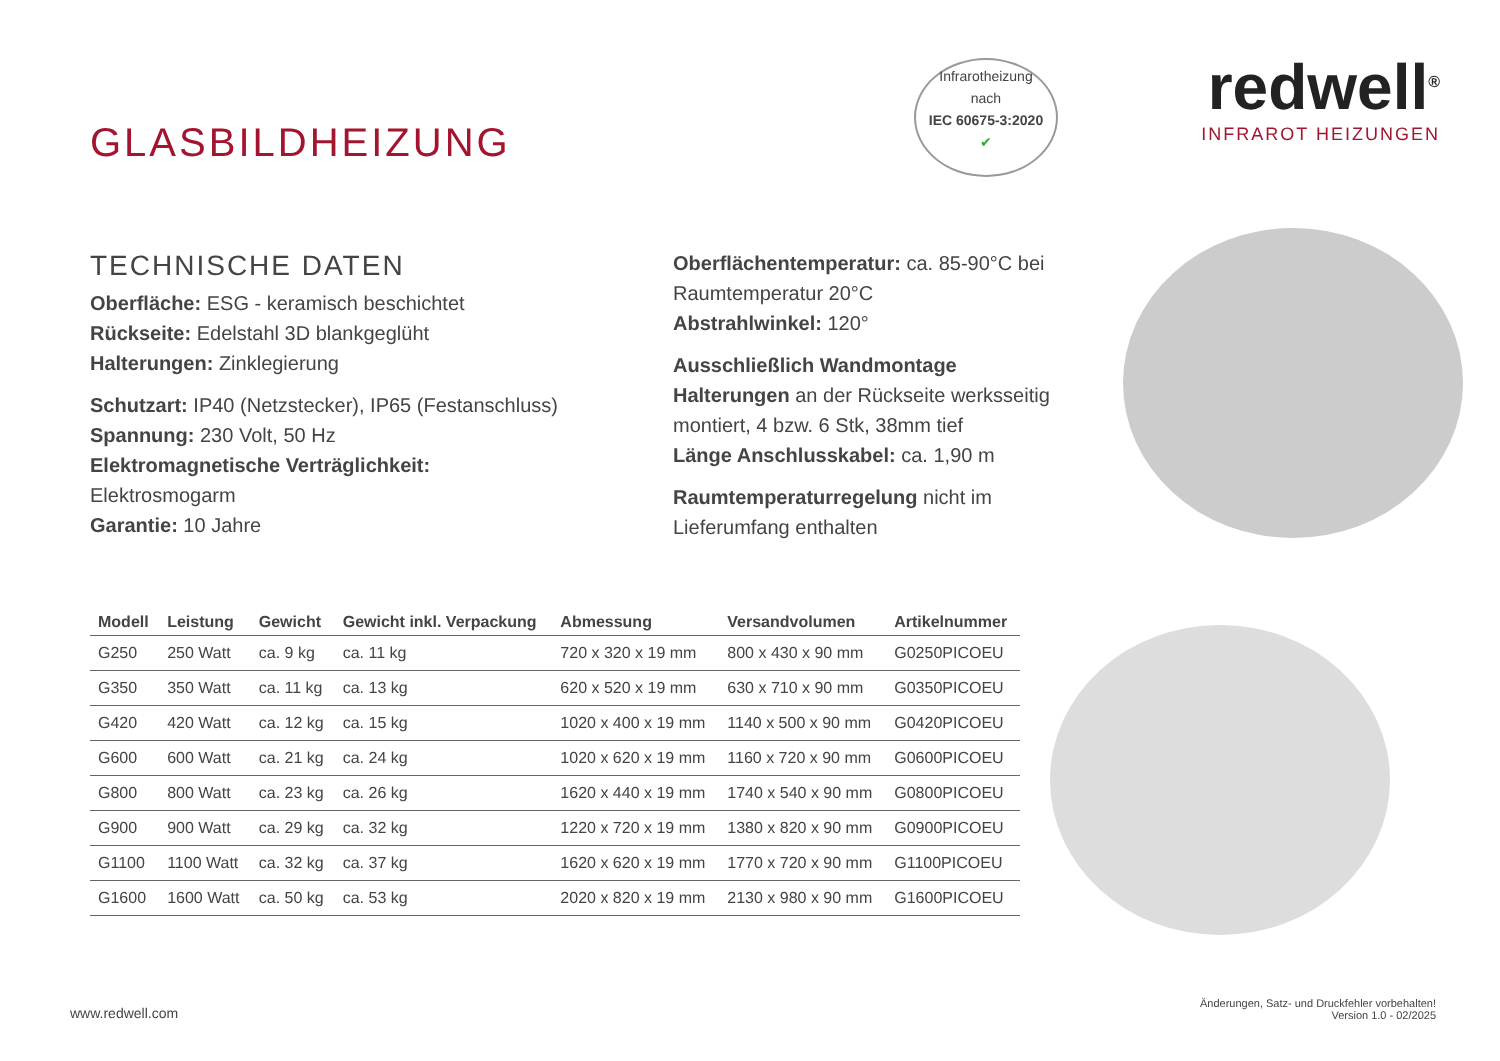GLASBILDHEIZUNG
Infrarotheizung
nach
IEC 60675-3:2020
✔
redwell<sup>®</sup>
INFRAROT HEIZUNGEN
TECHNISCHE DATEN
Oberfläche: ESG - keramisch beschichtet
Rückseite: Edelstahl 3D blankgeglüht
Halterungen: Zinklegierung
Schutzart: IP40 (Netzstecker), IP65 (Festanschluss)
Spannung: 230 Volt, 50 Hz
Elektromagnetische Verträglichkeit:
Elektrosmogarm
Garantie: 10 Jahre
Oberflächentemperatur: ca. 85-90°C bei Raumtemperatur 20°C
Abstrahlwinkel: 120°
Ausschließlich Wandmontage
Halterungen an der Rückseite werksseitig montiert, 4 bzw. 6 Stk, 38mm tief
Länge Anschlusskabel: ca. 1,90 m
Raumtemperaturregelung nicht im Lieferumfang enthalten
| Modell | Leistung | Gewicht | Gewicht inkl. Verpackung | Abmessung | Versandvolumen | Artikelnummer |
| --- | --- | --- | --- | --- | --- | --- |
| G250 | 250 Watt | ca. 9 kg | ca. 11 kg | 720 x 320 x 19 mm | 800 x 430 x 90 mm | G0250PICOEU |
| G350 | 350 Watt | ca. 11 kg | ca. 13 kg | 620 x 520 x 19 mm | 630 x 710 x 90 mm | G0350PICOEU |
| G420 | 420 Watt | ca. 12 kg | ca. 15 kg | 1020 x 400 x 19 mm | 1140 x 500 x 90 mm | G0420PICOEU |
| G600 | 600 Watt | ca. 21 kg | ca. 24 kg | 1020 x 620 x 19 mm | 1160 x 720 x 90 mm | G0600PICOEU |
| G800 | 800 Watt | ca. 23 kg | ca. 26 kg | 1620 x 440 x 19 mm | 1740 x 540 x 90 mm | G0800PICOEU |
| G900 | 900 Watt | ca. 29 kg | ca. 32 kg | 1220 x 720 x 19 mm | 1380 x 820 x 90 mm | G0900PICOEU |
| G1100 | 1100 Watt | ca. 32 kg | ca. 37 kg | 1620 x 620 x 19 mm | 1770 x 720 x 90 mm | G1100PICOEU |
| G1600 | 1600 Watt | ca. 50 kg | ca. 53 kg | 2020 x 820 x 19 mm | 2130 x 980 x 90 mm | G1600PICOEU |
www.redwell.com
Änderungen, Satz- und Druckfehler vorbehalten!
Version 1.0 - 02/2025